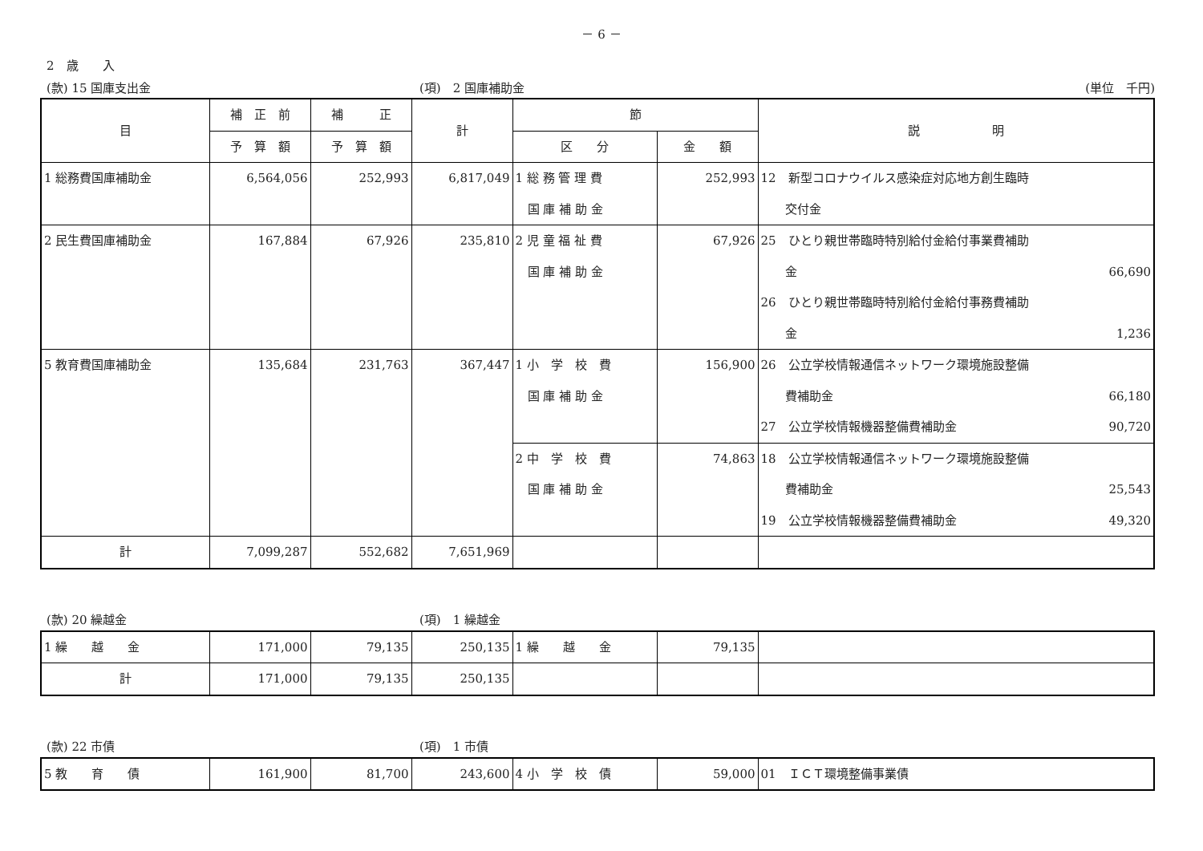－ 6 －
2　歳　　入
(款) 15 国庫支出金 (項)　2 国庫補助金 (単位　千円)
| 目 | 補 正 前 | 補 正 | 計 | 節 | | 説 明 |
| --- | --- | --- | --- | --- | --- | --- |
| | 予 算 額 | 予 算 額 | | 区 分 | 金 額 | |
| 1 総務費国庫補助金 | 6,564,056 | 252,993 | 6,817,049 | 1 総 務 管 理 費 国 庫 補 助 金 | 252,993 | 12 新型コロナウイルス感染症対応地方創生臨時 交付金 |
| 2 民生費国庫補助金 | 167,884 | 67,926 | 235,810 | 2 児 童 福 祉 費 国 庫 補 助 金 | 67,926 | 25 ひとり親世帯臨時特別給付金給付事業費補助 金 66,690 26 ひとり親世帯臨時特別給付金給付事務費補助 金 1,236 |
| 5 教育費国庫補助金 | 135,684 | 231,763 | 367,447 | 1 小 学 校 費 国 庫 補 助 金 | 156,900 | 26 公立学校情報通信ネットワーク環境施設整備 費補助金 66,180 27 公立学校情報機器整備費補助金 90,720 |
| | | | | 2 中 学 校 費 国 庫 補 助 金 | 74,863 | 18 公立学校情報通信ネットワーク環境施設整備 費補助金 25,543 19 公立学校情報機器整備費補助金 49,320 |
| 計 | 7,099,287 | 552,682 | 7,651,969 | | | |
(款) 20 繰越金 (項)　1 繰越金
| 1 繰 越 金 | 171,000 | 79,135 | 250,135 | 1 繰 越 金 | 79,135 | |
| 計 | 171,000 | 79,135 | 250,135 | | | |
(款) 22 市債 (項)　1 市債
| 5 教 育 債 | 161,900 | 81,700 | 243,600 | 4 小 学 校 債 | 59,000 | 01 ＩＣＴ環境整備事業債 |